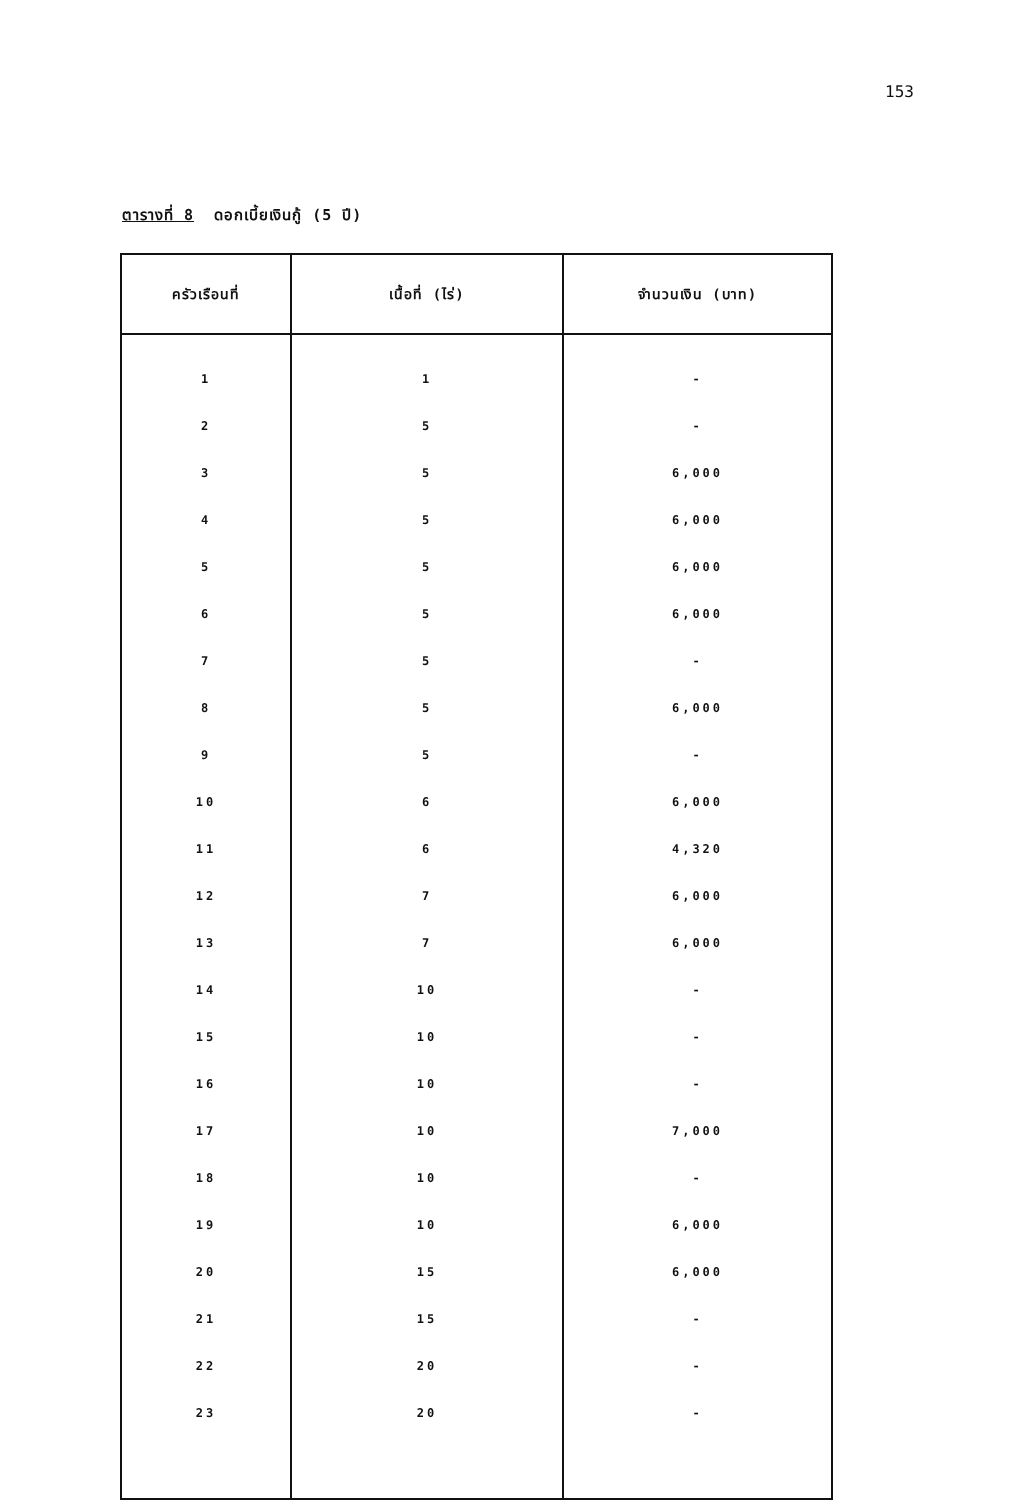153
ตารางที่ 8 ดอกเบี้ยเงินกู้ (5 ปี)
| ครัวเรือนที่ | เนื้อที่ (ไร่) | จำนวนเงิน (บาท) |
| --- | --- | --- |
| 1 | 1 | - |
| 2 | 5 | - |
| 3 | 5 | 6,000 |
| 4 | 5 | 6,000 |
| 5 | 5 | 6,000 |
| 6 | 5 | 6,000 |
| 7 | 5 | - |
| 8 | 5 | 6,000 |
| 9 | 5 | - |
| 10 | 6 | 6,000 |
| 11 | 6 | 4,320 |
| 12 | 7 | 6,000 |
| 13 | 7 | 6,000 |
| 14 | 10 | - |
| 15 | 10 | - |
| 16 | 10 | - |
| 17 | 10 | 7,000 |
| 18 | 10 | - |
| 19 | 10 | 6,000 |
| 20 | 15 | 6,000 |
| 21 | 15 | - |
| 22 | 20 | - |
| 23 | 20 | - |